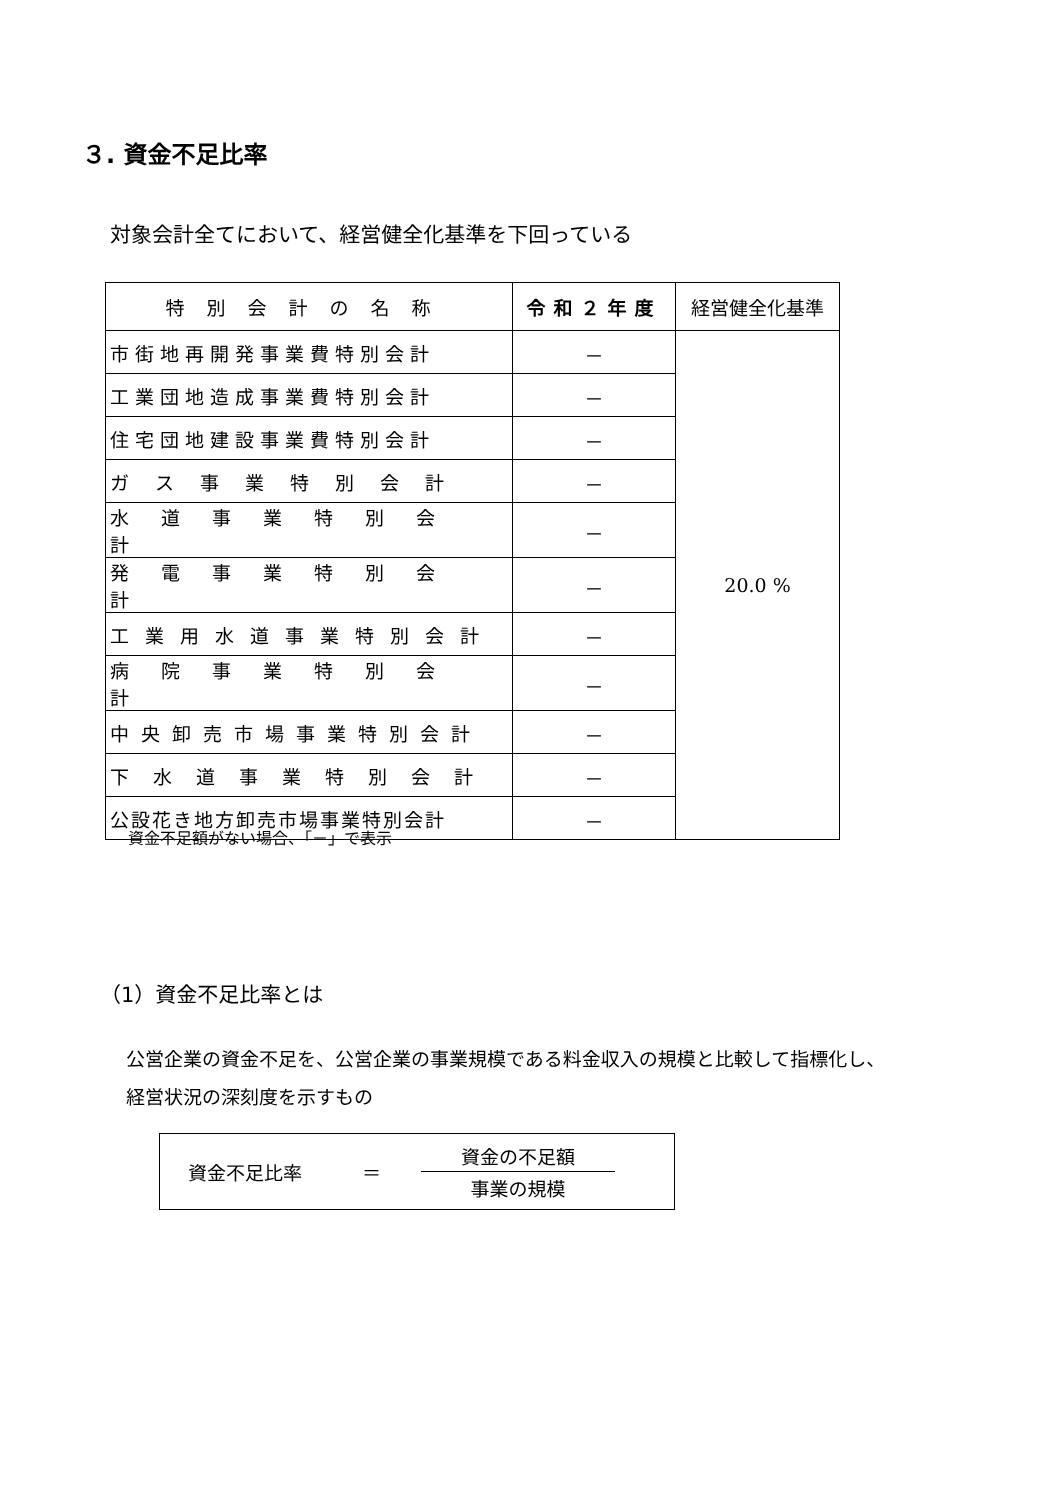３. 資金不足比率
対象会計全てにおいて、経営健全化基準を下回っている
| 特別会計の名称 | 令和２年度 | 経営健全化基準 |
| --- | --- | --- |
| 市街地再開発事業費特別会計 | － | 20.0 % |
| 工業団地造成事業費特別会計 | － | |
| 住宅団地建設事業費特別会計 | － | |
| ガス事業特別会計 | － | |
| 水道事業特別会計 | － | |
| 発電事業特別会計 | － | |
| 工業用水道事業特別会計 | － | |
| 病院事業特別会計 | － | |
| 中央卸売市場事業特別会計 | － | |
| 下水道事業特別会計 | － | |
| 公設花き地方卸売市場事業特別会計 | － | |
資金不足額がない場合、「－」で表示
（1）資金不足比率とは
公営企業の資金不足を、公営企業の事業規模である料金収入の規模と比較して指標化し、
経営状況の深刻度を示すもの
資金不足比率 ＝
資金の不足額
事業の規模